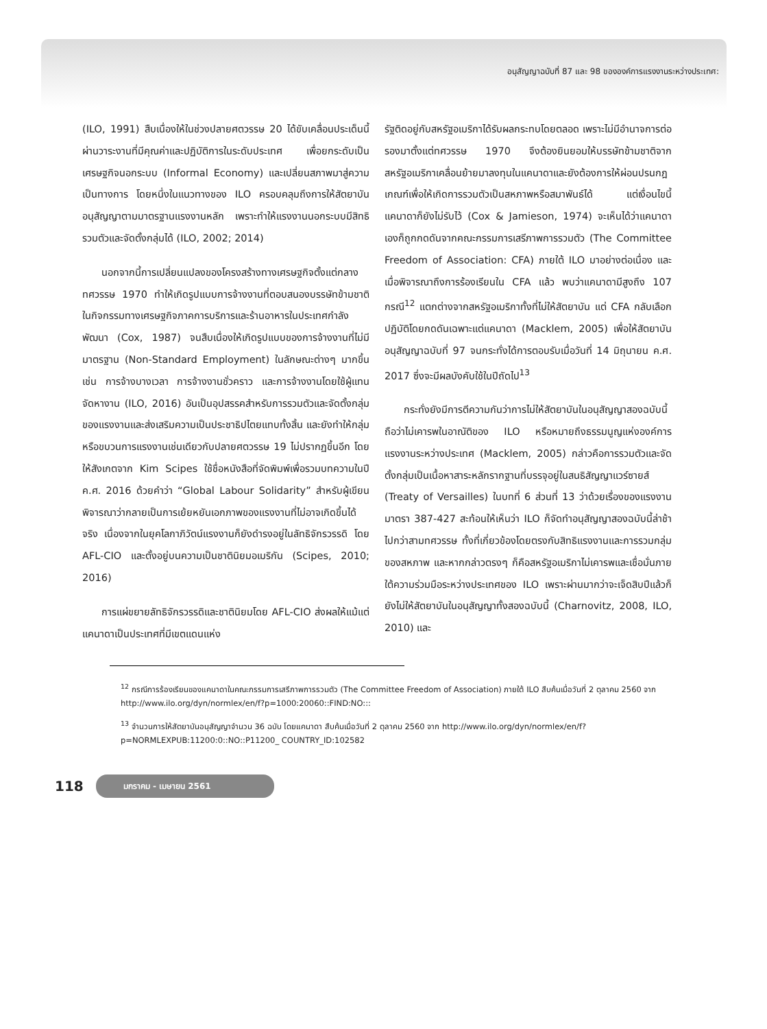อนุสัญญาฉบับที่ 87 และ 98 ขององค์การแรงงานระหว่างประเทศ:
(ILO, 1991) สืบเนื่องให้ในช่วงปลายศตวรรษ 20 ได้ขับเคลื่อนประเด็นนี้ผ่านวาระงานที่มีคุณค่าและปฏิบัติการในระดับประเทศ เพื่อยกระดับเป็นเศรษฐกิจนอกระบบ (Informal Economy) และเปลี่ยนสภาพมาสู่ความเป็นทางการ โดยหนึ่งในแนวทางของ ILO ครอบคลุมถึงการให้สัตยาบันอนุสัญญาตามมาตรฐานแรงงานหลัก เพราะทำให้แรงงานนอกระบบมีสิทธิรวมตัวและจัดตั้งกลุ่มได้ (ILO, 2002; 2014)
นอกจากนี้การเปลี่ยนแปลงของโครงสร้างทางเศรษฐกิจตั้งแต่กลางทศวรรษ 1970 ทำให้เกิดรูปแบบการจ้างงานที่ตอบสนองบรรษัทข้ามชาติในกิจกรรมทางเศรษฐกิจภาคการบริการและร้านอาหารในประเทศกำลังพัฒนา (Cox, 1987) จนสืบเนื่องให้เกิดรูปแบบของการจ้างงานที่ไม่มีมาตรฐาน (Non-Standard Employment) ในลักษณะต่างๆ มากขึ้น เช่น การจ้างบางเวลา การจ้างงานชั่วคราว และการจ้างงานโดยใช้ผู้แทนจัดหางาน (ILO, 2016) อันเป็นอุปสรรคสำหรับการรวมตัวและจัดตั้งกลุ่มของแรงงานและส่งเสริมความเป็นประชาธิปไตยแทบทั้งสิ้น และยังทำให้กลุ่มหรือขบวนการแรงงานเช่นเดียวกับปลายศตวรรษ 19 ไม่ปรากฏขึ้นอีก โดยให้สังเกตจาก Kim Scipes ใช้ชื่อหนังสือที่จัดพิมพ์เพื่อรวมบทความในปี ค.ศ. 2016 ด้วยคำว่า “Global Labour Solidarity” สำหรับผู้เขียนพิจารณาว่ากลายเป็นการเย้ยหยันเอกภาพของแรงงานที่ไม่อาจเกิดขึ้นได้จริง เนื่องจากในยุคโลกาภิวัตน์แรงงานก็ยังดำรงอยู่ในลัทธิจักรวรรดิ โดย AFL-CIO และตั้งอยู่บนความเป็นชาตินิยมอเมริกัน (Scipes, 2010; 2016)
การแผ่ขยายลัทธิจักรวรรดิและชาตินิยมโดย AFL-CIO ส่งผลให้แม้แต่แคนาดาเป็นประเทศที่มีเขตแดนแห่ง
รัฐติดอยู่กับสหรัฐอเมริกาได้รับผลกระทบโดยตลอด เพราะไม่มีอำนาจการต่อรองมาตั้งแต่ทศวรรษ 1970 จึงต้องยินยอมให้บรรษัทข้ามชาติจากสหรัฐอเมริกาเคลื่อนย้ายมาลงทุนในแคนาดาและยังต้องการให้ผ่อนปรนกฎเกณฑ์เพื่อให้เกิดการรวมตัวเป็นสหภาพหรือสมาพันธ์ได้ แต่เงื่อนไขนี้แคนาดาก็ยังไม่รับไว้ (Cox & Jamieson, 1974) จะเห็นได้ว่าแคนาดาเองก็ถูกกดดันจากคณะกรรมการเสรีภาพการรวมตัว (The Committee Freedom of Association: CFA) ภายใต้ ILO มาอย่างต่อเนื่อง และเมื่อพิจารณาถึงการร้องเรียนใน CFA แล้ว พบว่าแคนาดามีสูงถึง 107 กรณี<sup>12</sup> แตกต่างจากสหรัฐอเมริกาทั้งที่ไม่ให้สัตยาบัน แต่ CFA กลับเลือกปฏิบัติโดยกดดันเฉพาะแต่แคนาดา (Macklem, 2005) เพื่อให้สัตยาบันอนุสัญญาฉบับที่ 97 จนกระทั่งได้การตอบรับเมื่อวันที่ 14 มิถุนายน ค.ศ. 2017 ซึ่งจะมีผลบังคับใช้ในปีถัดไป<sup>13</sup>
กระทั่งยังมีการตีความกันว่าการไม่ให้สัตยาบันในอนุสัญญาสองฉบับนี้ถือว่าไม่เคารพในอาณัติของ ILO หรือหมายถึงธรรมนูญแห่งองค์การแรงงานระหว่างประเทศ (Macklem, 2005) กล่าวคือการรวมตัวและจัดตั้งกลุ่มเป็นเนื้อหาสาระหลักรากฐานที่บรรจุอยู่ในสนธิสัญญาแวร์ซายส์ (Treaty of Versailles) ในบทที่ 6 ส่วนที่ 13 ว่าด้วยเรื่องของแรงงาน มาตรา 387-427 สะท้อนให้เห็นว่า ILO ก็จัดทำอนุสัญญาสองฉบับนี้ล่าช้าไปกว่าสามทศวรรษ ทั้งที่เกี่ยวข้องโดยตรงกับสิทธิแรงงานและการรวมกลุ่มของสหภาพ และหากกล่าวตรงๆ ก็คือสหรัฐอเมริกาไม่เคารพและเชื่อมั่นภายใต้ความร่วมมือระหว่างประเทศของ ILO เพราะผ่านมากว่าจะเจ็ดสิบปีแล้วก็ยังไม่ให้สัตยาบันในอนุสัญญาทั้งสองฉบับนี้ (Charnovitz, 2008, ILO, 2010) และ
<sup>12</sup> กรณีการร้องเรียนของแคนาดาในคณะกรรมการเสรีภาพการรวมตัว (The Committee Freedom of Association) ภายใต้ ILO สืบค้นเมื่อวันที่ 2 ตุลาคม 2560 จาก http://www.ilo.org/dyn/normlex/en/f?p=1000:20060::FIND:NO:::
<sup>13</sup> จำนวนการให้สัตยาบันอนุสัญญาจำนวน 36 ฉบับ โดยแคนาดา สืบค้นเมื่อวันที่ 2 ตุลาคม 2560 จาก http://www.ilo.org/dyn/normlex/en/f?p=NORMLEXPUB:11200:0::NO::P11200_ COUNTRY_ID:102582
118 มกราคม - เมษายน 2561